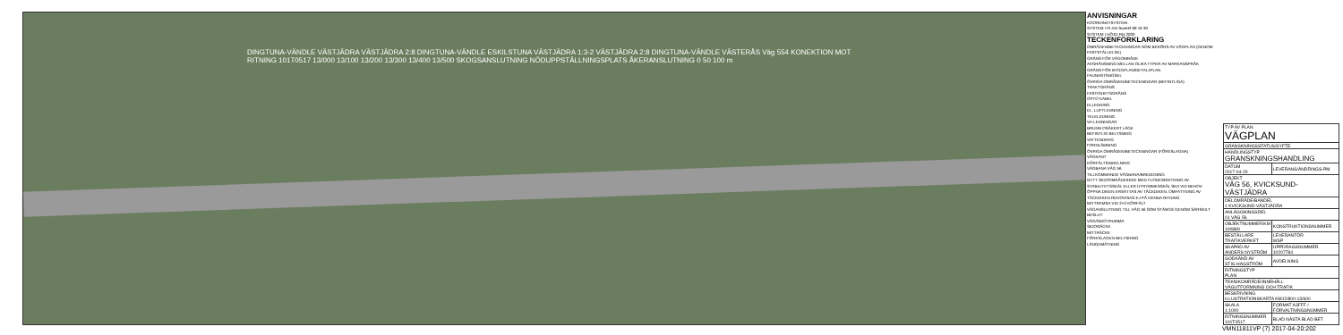DINGTUNA-VÄNDLE VÄSTJÄDRA VÄSTJÄDRA 2:8 DINGTUNA-VÄNDLE ESKILSTUNA VÄSTJÄDRA 1:3-2 VÄSTJÄDRA 2:8 DINGTUNA-VÄNDLE VÄSTERÅS Väg 554 KONEKTION MOT RITNING 101T0517 13/000 13/100 13/200 13/300 13/400 13/500 SKOGSANSLUTNING NÖDUPPSTÄLLNINGSPLATS ÅKERANSLUTNING 0 50 100 m
ANVISNINGAR
KOORDINATSYSTEM
SYSTEM I PLAN Sweref 99 16 30
SYSTEM I HÖJD RH 2000
TECKENFÖRKLARING
OMRÅDEN/BETECKNINGAR SOM BERÖRS AV VÄGPLAN (GENOM FASTSTÄLLELSE)
GRÄNS FÖR VÄGOMRÅDE
AVGRÄNSNING MELLAN OLIKA TYPER AV MARKANSPRÅK
GRÄNS FÖR BYGGPLAN/DETALJPLAN
FAUNASTÄNGSEL
ÖVRIGA OMRÅDEN/BETECKNINGAR (BEFINTLIGA)
TRAKTGRÄNS
FASTIGHETSGRÄNS
OPTO KABEL
ELLEDNING
EL. LUFTLEDNING
TELELEDNING
VA-LEDNINGAR
BRUNN OSÄKERT LÄGE
BEFINTLIG BELYSNING
VATTENDRAG
FORNLÄMNING
ÖVRIGA OMRÅDEN/BETECKNINGAR (FÖRESLAGNA)
VÄGKANT
KÖRFÄLTSINDELNING
VÄGBANA VÄG 56
TILLKOMMANDE VÄGBANA/BREDDNING
NYTT SIDOOMRÅDE/DIKE MED FLODESRIKTNING AV STABILITETSSKÄL ELLER UTRYMMESSKÄL SKA VID BEHOV ÖPPNA DIKEN ERSÄTTAS AV TÄCKDIKEN. OMFATTNING AV TÄCKDIKEN REDOVISAS EJ PÅ DENNA RITNING
MITTREMSA VID 2+2 KÖRFÄLT
VÄGANSLUTNING TILL VÄG 56 SOM STÄNGS GENOM SÄRSKILT BESLUT
VÄG/SIDOTRUMMA
SIDORÄCKE
MITTRÄCKE
FÖRESLAGEN BELYSNING
LÄNGDMÄTNING
| TYP AV PLAN VÄGPLAN | |
| GRANSKNINGSSTATUS/SYFTE | |
| HANDLINGSTYP GRANSKNINGSHANDLING | |
| DATUM 2017-04-20 | LEVERANS/ÄNDRINGS-PM |
| OBJEKT VÄG 56, KVICKSUND-VÄSTJÄDRA | |
| DELOMRÅDE/BANDEL 1 KVICKSUND-VÄSTJÄDRA | |
| ANLÄGGNINGSDEL 01 VÄG 56 | |
| OBJEKTNUMMER/KM 100889 | KONSTRUKTIONSNUMMER |
| BESTÄLLARE TRAFIKVERKET | LEVERANTÖR WSP |
| SKAPAD AV ANDERS NYSTRÖM | UPPDRAGSNUMMER 10207784 |
| GODKÄND AV STIG HAGSTRÖM | AVDELNING |
| RITNINGSTYP PLAN | |
| TEKNIKOMRÅDE/INNEHÅLL VÄGUTFORMNING OCH TRAFIK | |
| BESKRIVNING ILLUSTRATIONSKARTA KM12/800-13/600 | |
| SKALA 1:1000 | FORMAT A3FFF / FÖRVALTNINGSNUMMER |
| RITNINGSNUMMER 101T0517 | BLAD NÄSTA BLAD BET |
VMN11811VP (7) 2017-04-20:202